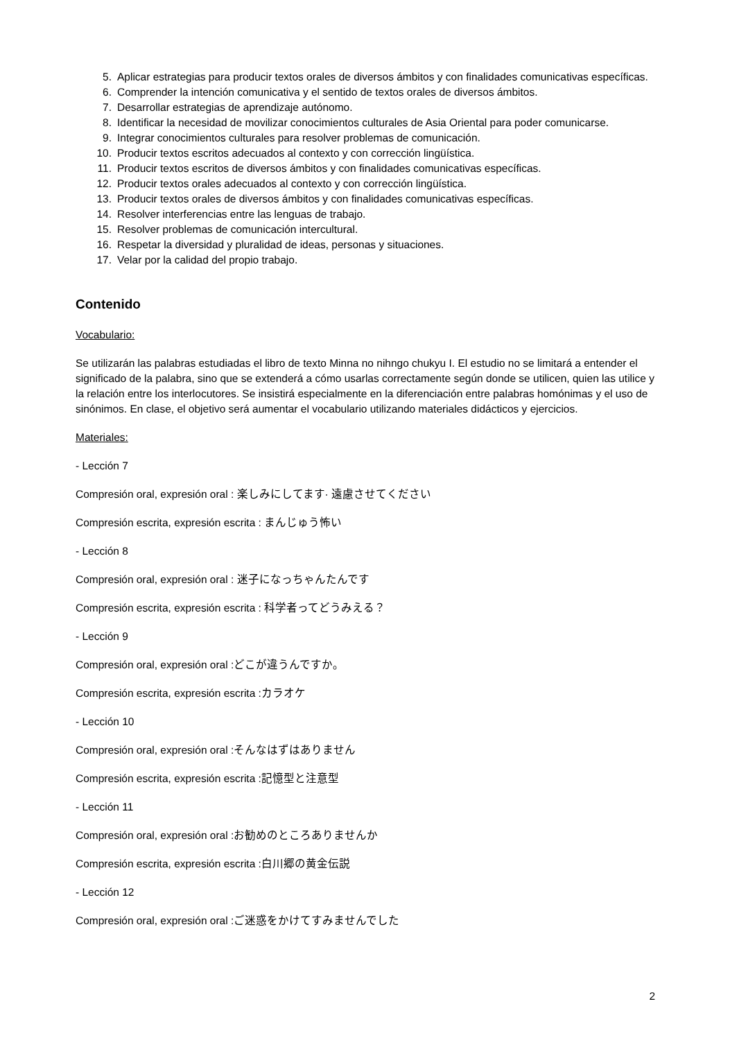5. Aplicar estrategias para producir textos orales de diversos ámbitos y con finalidades comunicativas específicas.
6. Comprender la intención comunicativa y el sentido de textos orales de diversos ámbitos.
7. Desarrollar estrategias de aprendizaje autónomo.
8. Identificar la necesidad de movilizar conocimientos culturales de Asia Oriental para poder comunicarse.
9. Integrar conocimientos culturales para resolver problemas de comunicación.
10. Producir textos escritos adecuados al contexto y con corrección lingüística.
11. Producir textos escritos de diversos ámbitos y con finalidades comunicativas específicas.
12. Producir textos orales adecuados al contexto y con corrección lingüística.
13. Producir textos orales de diversos ámbitos y con finalidades comunicativas específicas.
14. Resolver interferencias entre las lenguas de trabajo.
15. Resolver problemas de comunicación intercultural.
16. Respetar la diversidad y pluralidad de ideas, personas y situaciones.
17. Velar por la calidad del propio trabajo.
Contenido
Vocabulario:
Se utilizarán las palabras estudiadas el libro de texto Minna no nihngo chukyu I. El estudio no se limitará a entender el significado de la palabra, sino que se extenderá a cómo usarlas correctamente según donde se utilicen, quien las utilice y la relación entre los interlocutores. Se insistirá especialmente en la diferenciación entre palabras homónimas y el uso de sinónimos. En clase, el objetivo será aumentar el vocabulario utilizando materiales didácticos y ejercicios.
Materiales:
- Lección 7
Compresión oral, expresión oral : 楽しみにしてます· 遠慮させてください
Compresión escrita, expresión escrita : まんじゅう怖い
- Lección 8
Compresión oral, expresión oral : 迷子になっちゃんたんです
Compresión escrita, expresión escrita : 科学者ってどうみえる？
- Lección 9
Compresión oral, expresión oral :どこが違うんですか。
Compresión escrita, expresión escrita :カラオケ
- Lección 10
Compresión oral, expresión oral :そんなはずはありません
Compresión escrita, expresión escrita :記憶型と注意型
- Lección 11
Compresión oral, expresión oral :お勧めのところありませんか
Compresión escrita, expresión escrita :白川郷の黄金伝説
- Lección 12
Compresión oral, expresión oral :ご迷惑をかけてすみませんでした
2